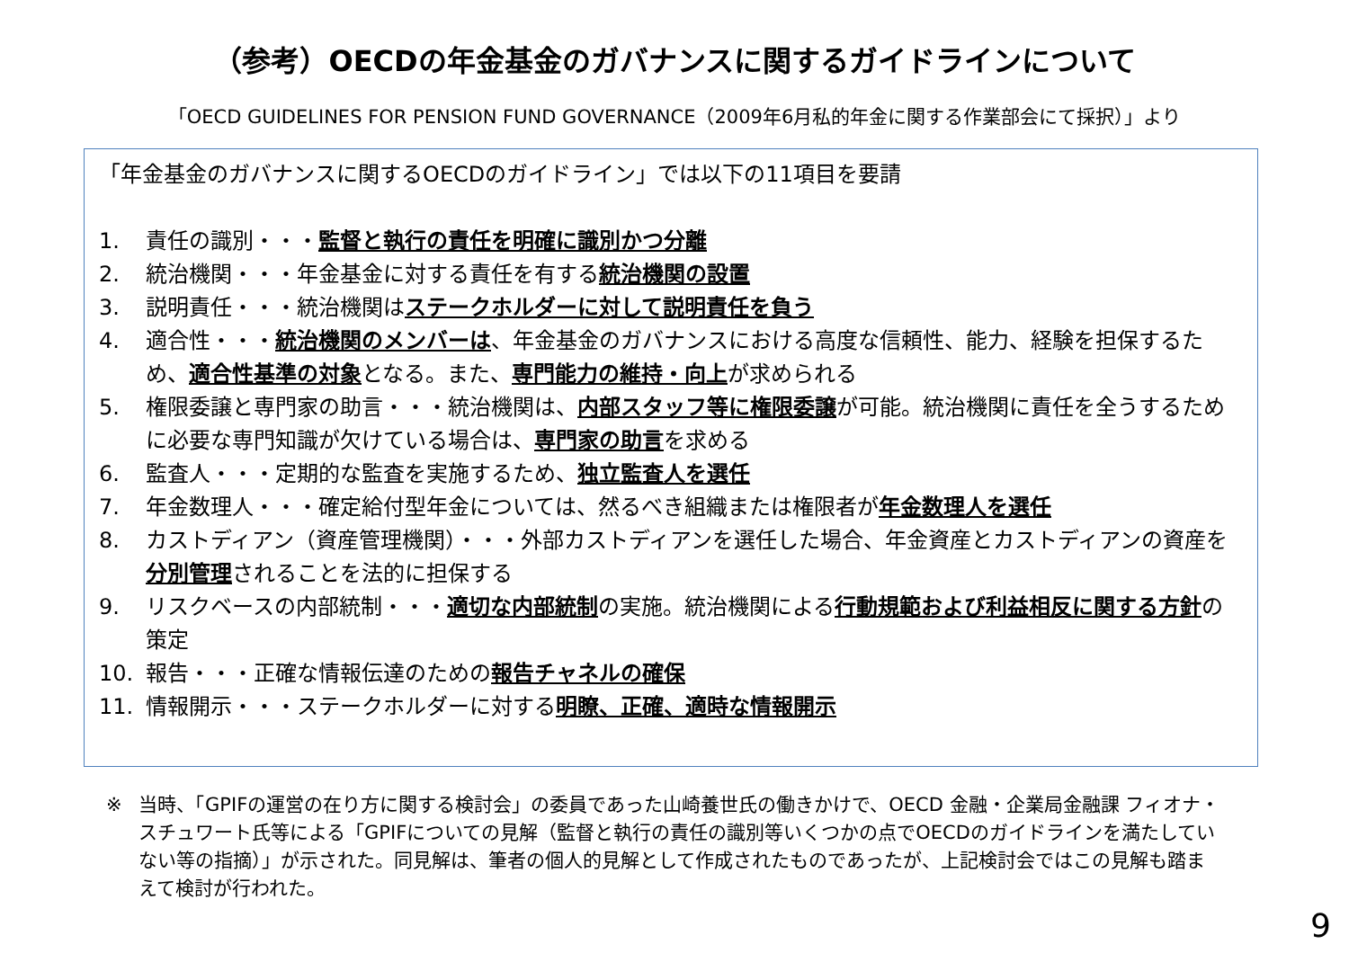（参考）OECDの年金基金のガバナンスに関するガイドラインについて
「OECD GUIDELINES FOR PENSION FUND GOVERNANCE（2009年6月私的年金に関する作業部会にて採択）」より
「年金基金のガバナンスに関するOECDのガイドライン」では以下の11項目を要請
1. 責任の識別・・・監督と執行の責任を明確に識別かつ分離
2. 統治機関・・・年金基金に対する責任を有する統治機関の設置
3. 説明責任・・・統治機関はステークホルダーに対して説明責任を負う
4. 適合性・・・統治機関のメンバーは、年金基金のガバナンスにおける高度な信頼性、能力、経験を担保するため、適合性基準の対象となる。また、専門能力の維持・向上が求められる
5. 権限委譲と専門家の助言・・・統治機関は、内部スタッフ等に権限委譲が可能。統治機関に責任を全うするために必要な専門知識が欠けている場合は、専門家の助言を求める
6. 監査人・・・定期的な監査を実施するため、独立監査人を選任
7. 年金数理人・・・確定給付型年金については、然るべき組織または権限者が年金数理人を選任
8. カストディアン（資産管理機関）・・・外部カストディアンを選任した場合、年金資産とカストディアンの資産を分別管理されることを法的に担保する
9. リスクベースの内部統制・・・適切な内部統制の実施。統治機関による行動規範および利益相反に関する方針の策定
10. 報告・・・正確な情報伝達のための報告チャネルの確保
11. 情報開示・・・ステークホルダーに対する明瞭、正確、適時な情報開示
※ 当時、「GPIFの運営の在り方に関する検討会」の委員であった山崎養世氏の働きかけで、OECD 金融・企業局金融課 フィオナ・スチュワート氏等による「GPIFについての見解（監督と執行の責任の識別等いくつかの点でOECDのガイドラインを満たしていない等の指摘）」が示された。同見解は、筆者の個人的見解として作成されたものであったが、上記検討会ではこの見解も踏まえて検討が行われた。
9